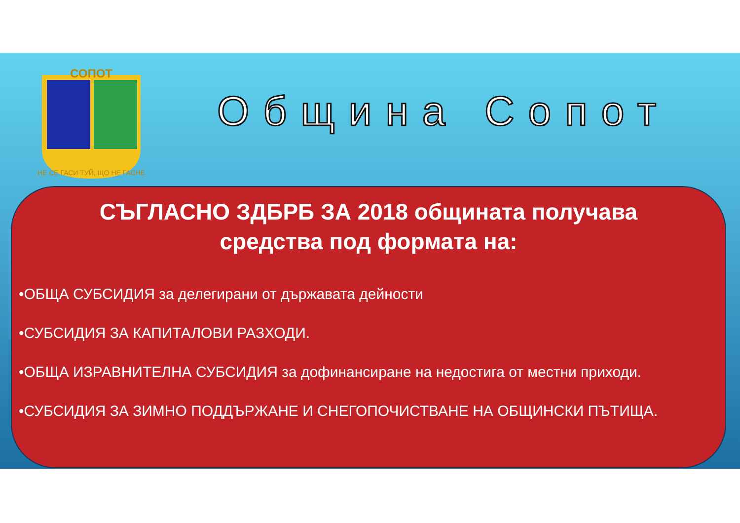СОПОТ
НЕ СЕ ГАСИ ТУЙ, ЩО НЕ ГАСНЕ
Община Сопот
СЪГЛАСНО ЗДБРБ ЗА 2018 общината получава
средства под формата на:
•ОБЩА СУБСИДИЯ за делегирани от държавата дейности
•СУБСИДИЯ ЗА КАПИТАЛОВИ РАЗХОДИ.
•ОБЩА ИЗРАВНИТЕЛНА СУБСИДИЯ за дофинансиране на недостига от местни приходи.
•СУБСИДИЯ ЗА ЗИМНО ПОДДЪРЖАНЕ И СНЕГОПОЧИСТВАНЕ НА ОБЩИНСКИ ПЪТИЩА.